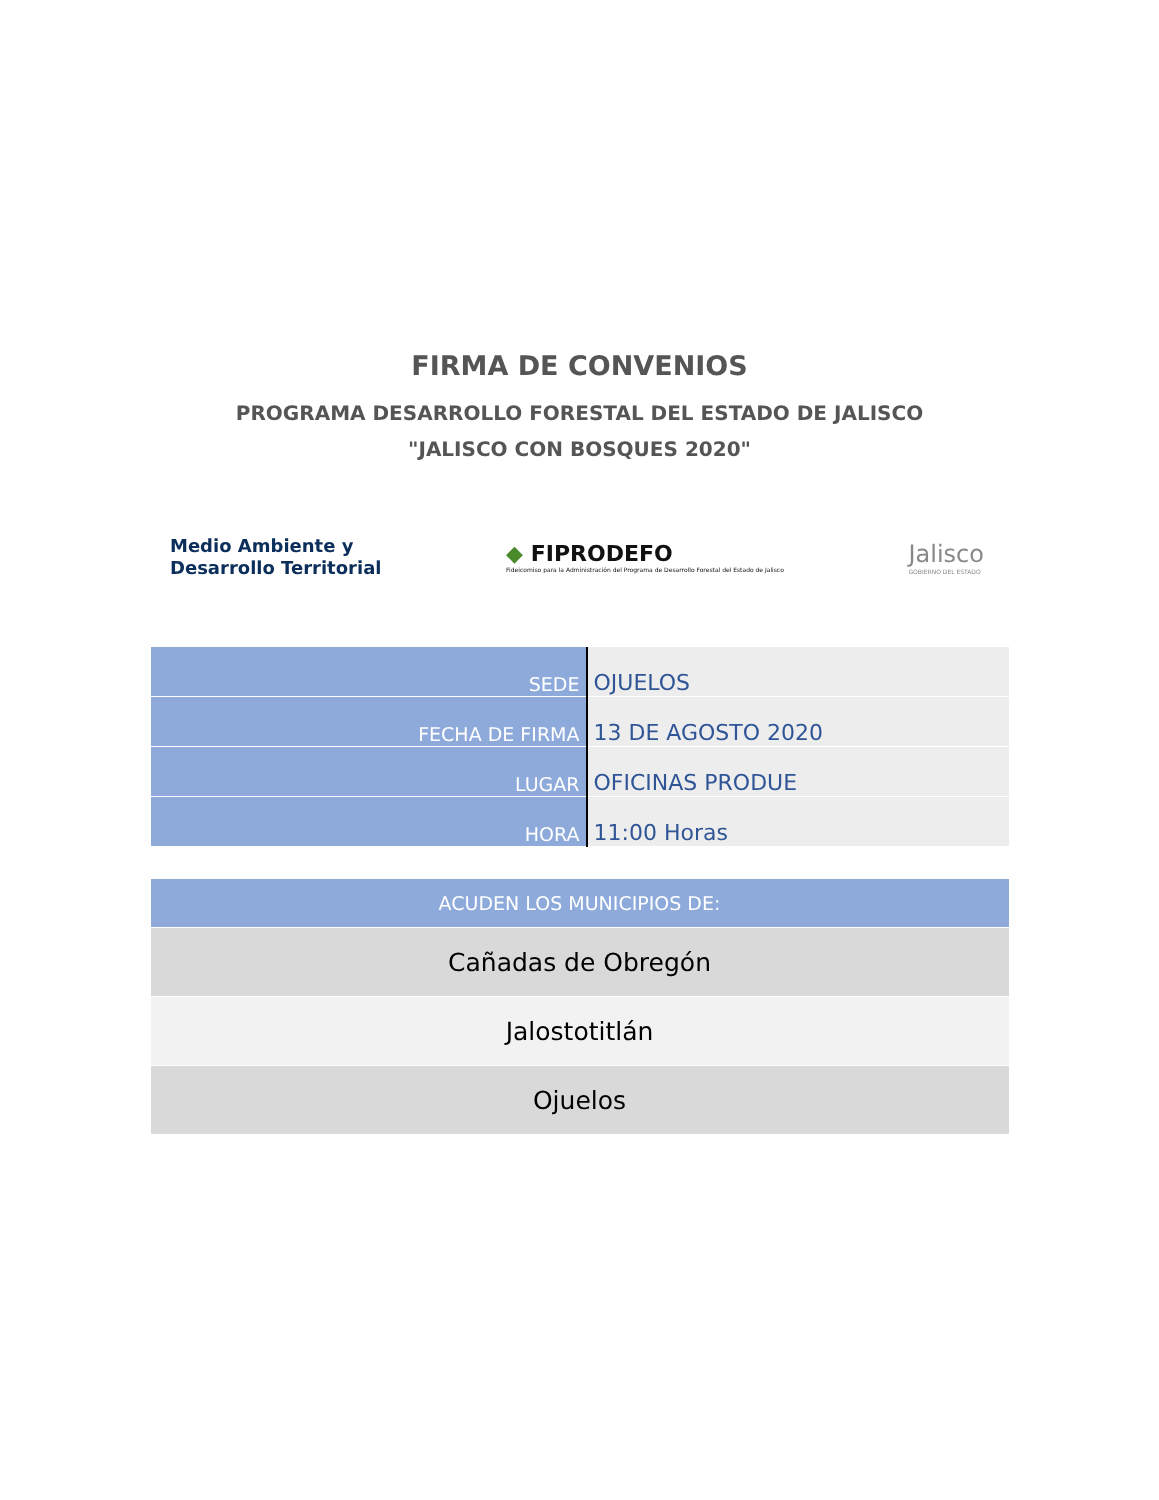FIRMA DE CONVENIOS
PROGRAMA DESARROLLO FORESTAL DEL ESTADO DE JALISCO
"JALISCO CON BOSQUES 2020"
Medio Ambiente y
Desarrollo Territorial
◆ FIPRODEFO
Fideicomiso para la Administración del Programa de Desarrollo Forestal del Estado de Jalisco
Jalisco
GOBIERNO DEL ESTADO
| SEDE | OJUELOS |
| FECHA DE FIRMA | 13 DE AGOSTO 2020 |
| LUGAR | OFICINAS PRODUE |
| HORA | 11:00 Horas |
| ACUDEN LOS MUNICIPIOS DE: |
| --- |
| Cañadas de Obregón |
| Jalostotitlán |
| Ojuelos |